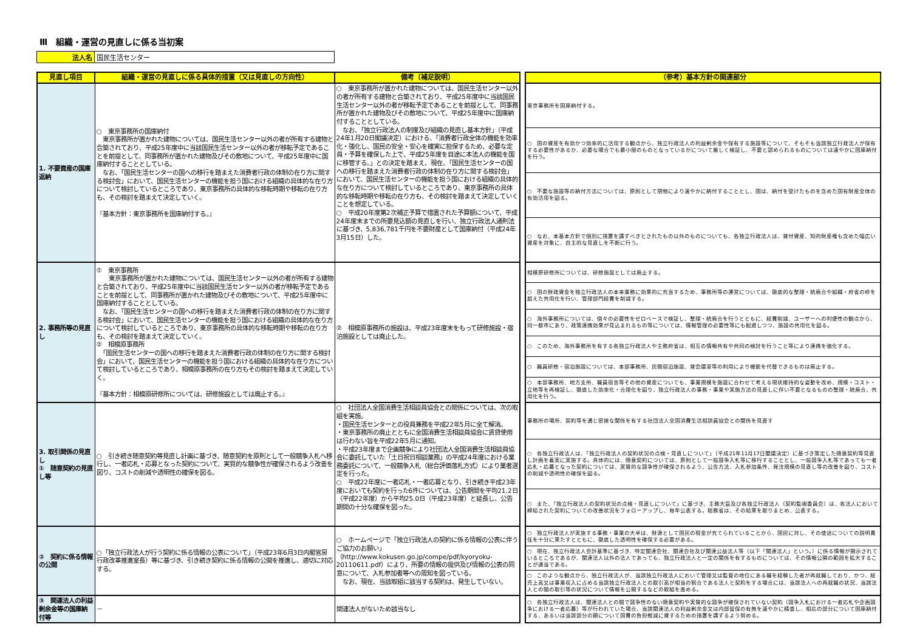Ⅲ　組織・運営の見直しに係る当初案
| 法人名 | 国民生活センター |
| 見直し項目 | 組織・運営の見直しに係る具体的措置（又は見直しの方向性） | 備考〔補足説明〕 | | （参考）基本方針の関連部分 |
| 1. 不要資産の国庫返納 | ○ 東京事務所の国庫納付 東京事務所が置かれた建物については、国民生活センター以外の者が所有する建物と合築されており、平成25年度中に当該国民生活センター以外の者が移転予定であることを前提として、同事務所が置かれた建物及びその敷地について、平成25年度中に国庫納付することとしている。 なお、「国民生活センターの国への移行を踏まえた消費者行政の体制の在り方に関する検討会」において、国民生活センターの機能を担う国における組織の具体的な在り方について検討しているところであり、東京事務所の具体的な移転時期や移転の在り方も、その検討を踏まえて決定していく。 『基本方針：東京事務所を国庫納付する。』 | ○ 東京事務所が置かれた建物については、国民生活センター以外の者が所有する建物と合築されており、平成25年度中に当該国民生活センター以外の者が移転予定であることを前提として、同事務所が置かれた建物及びその敷地について、平成25年度中に国庫納付することとしている。 なお、「独立行政法人の制度及び組織の見直し基本方針」（平成24年1月20日閣議決定）における、「消費者行政全体の機能を効率化・強化し、国民の安全・安心を確実に担保するため、必要な定員・予算を確保した上で、平成25年度を目途に本法人の機能を国に移管する。」との決定を踏まえ、現在、「国民生活センターの国への移行を踏まえた消費者行政の体制の在り方に関する検討会」において、国民生活センターの機能を担う国における組織の具体的な在り方について検討しているところであり、東京事務所の具体的な移転時期や移転の在り方も、その検討を踏まえて決定していくことを想定している。 ○ 平成20年度第2次補正予算で措置された予算額について、平成24年度末までの所要見込額の見直しを行い、独立行政法人通則法に基づき、5,836,781千円を不要財産として国庫納付（平成24年3月15日）した。 | | 東京事務所を国庫納付する。 |
| | | | | ○ 国の資産を有効かつ効率的に活用する観点から、独立行政法人の利益剰余金や保有する施設等について、そもそも当該独立行政法人が保有する必要性があるか、必要な場合でも最小限のものとなっているかについて厳しく検証し、不要と認められるものについては速やかに国庫納付を行う。 |
| | | | | ○ 不要な施設等の納付方法については、原則として現物により速やかに納付することとし、国は、納付を受けたものを含めた国有財産全体の有効活用を図る。 |
| | | | | ○ なお、本基本方針で個別に措置を講ずべきとされたもの以外のものについても、各独立行政法人は、貸付資産、知的財産権も含めた幅広い資産を対象に、自主的な見直しを不断に行う。 |
| 2. 事務所等の見直し | ① 東京事務所 東京事務所が置かれた建物については、国民生活センター以外の者が所有する建物と合築されており、平成25年度中に当該国民生活センター以外の者が移転予定であることを前提として、同事務所が置かれた建物及びその敷地について、平成25年度中に国庫納付することとしている。 なお、「国民生活センターの国への移行を踏まえた消費者行政の体制の在り方に関する検討会」において、国民生活センターの機能を担う国における組織の具体的な在り方について検討しているところであり、東京事務所の具体的な移転時期や移転の在り方も、その検討を踏まえて決定していく。 ② 相模原事務所 「国民生活センターの国への移行を踏まえた消費者行政の体制の在り方に関する検討会」において、国民生活センターの機能を担う国における組織の具体的な在り方について検討しているところであり、相模原事務所の在り方もその検討を踏まえて決定していく。 『基本方針：相模原研修所については、研修施設としては廃止する。』 | ② 相模原事務所の施設は、平成23年度末をもって研修施設・宿泊施設としては廃止した。 | | 相模原研修所については、研修施設としては廃止する。 |
| | | | | ○ 国の財政資金を独立行政法人の本来業務に効果的に充当するため、事務所等の運営については、徹底的な整理・統廃合や組織・府省の枠を超えた共用化を行い、管理部門経費を削減する。 |
| | | | | ○ 海外事務所については、個々の必要性をゼロベースで検証し、整理・統廃合を行うとともに、経費削減、ユーザーへの利便性の観点から、同一都市にあり、政策連携効果が見込まれるもの等については、情報管理の必要性等にも配慮しつつ、施設の共用化を図る。 |
| | | | | ○ このため、海外事務所を有する各独立行政法人や主務府省は、相互の情報共有や共同の検討を行うこと等により連携を強化する。 |
| | | | | ○ 職員研修・宿泊施設については、本部事務所、民間宿泊施設、貸会議室等の利用により機能を代替できるものは廃止する。 |
| | | | | ○ 本部事務所、地方支所、職員宿舎等その他の資産についても、事業規模を施設に合わせて考える現状維持的な姿勢を改め、規模・コスト・立地等を再検証し、徹底した効率化・合理化を図り、独立行政法人の事務・事業や実施方法の見直しに伴い不要となるものの整理・統廃合、共用化を行う。 |
| 3. 取引関係の見直し ① 随意契約の見直し等 | ○ 引き続き随意契約等見直し計画に基づき、随意契約を原則として一般競争入札へ移行し、一者応札・応募となった契約について、実質的な競争性が確保されるよう改善を図り、コストの削減や透明性の確保を図る。 | ○ 社団法人全国消費生活相談員協会との関係については、次の取組を実施。 ・国民生活センターとの役員兼務を平成22年5月に全て解消。 ・東京事務所の廃止とともに全国消費生活相談員協会に賃貸使用は行わない旨を平成22年5月に通知。 ・平成23年度まで企画競争により社団法人全国消費生活相談員協会に委託していた「土日祝日相談業務」の平成24年度における業務委託について、一般競争入札（総合評価落札方式）により業者選定を行った。 ○ 平成22年度に一者応札・一者応募となり、引き続き平成23年度においても契約を行った6件については、公告期間を平均21.2日（平成22年度）から平均25.0日（平成23年度）と延長し、公告期間の十分な確保を図った。 | | 事務所の場所、契約等を通じ密接な関係を有する社団法人全国消費生活相談員協会との関係を見直す |
| | | | | ○ 各独立行政法人は、「独立行政法人の契約状況の点検・見直しについて」（平成21年11月17日閣議決定）に基づき策定した随意契約等見直し計画を着実に実施する。具体的には、随意契約については、原則として一般競争入札等に移行することとし、一般競争入札等であっても一者応札・応募となった契約については、実質的な競争性が確保されるよう、公告方法、入札参加条件、発注規模の見直し等の改善を図り、コストの削減や透明性の確保を図る。 |
| | | | | ○ また、「独立行政法人の契約状況の点検・見直しについて」に基づき、主務大臣及び各独立行政法人（契約監視委員会）は、各法人において締結された契約についての改善状況をフォローアップし、毎年公表する。総務省は、その結果を取りまとめ、公表する。 |
| ② 契約に係る情報の公開 | ○「独立行政法人が行う契約に係る情報の公表について」（平成23年6月3日内閣官房行政改革推進室長）等に基づき、引き続き契約に係る情報の公開を推進し、適切に対応する。 | ○ ホームページで「独立行政法人の契約に係る情報の公表に伴うご協力のお願い」（http://www.kokusen.go.jp/compe/pdf/kyoryoku-20110611.pdf）により、所要の情報の提供及び情報の公表の同意について、入札参加者等への周知を図っている。 なお、現在、当該取組に該当する契約は、発生していない。 | | ○ 独立行政法人が実施する事務・事業の大半は、財源として国民の税金が充てられていることから、国民に対し、その使途についての説明責任を十分に果たすとともに、徹底した透明性を確保する必要がある。 |
| | | | | ○ 現在、独立行政法人会計基準に基づき、特定関連会社、関連会社及び関連公益法人等（以下「関連法人」という。）に係る情報が開示されているところであるが、関連法人以外の法人であっても、独立行政法人と一定の関係を有するものについては、その情報公開の範囲を拡大することが適当である。 |
| | | | | ○ このような観点から、独立行政法人が、当該独立行政法人において管理又は監督の地位にある職を経験した者が再就職しており、かつ、総売上高又は事業収入に占める当該独立行政法人との取引高が相当の割合である法人と契約をする場合には、当該法人への再就職の状況、当該法人との間の取引等の状況について情報を公開するなどの取組を進める。 |
| ③ 関連法人の利益剰余金等の国庫納付等 | － | 関連法人がないため該当なし | | ○ 各独立行政法人は、関連法人との間で競争性のない随意契約や実質的な競争が確保されていない契約（競争入札における一者応札や企画競争における一者応募）等が行われていた場合、当該関連法人の利益剰余金又は内部留保の有無を速やかに精査し、相応の部分について国庫納付する、あるいは当該部分の額について国費の負担軽減に資するための措置を講ずるよう努める。 |